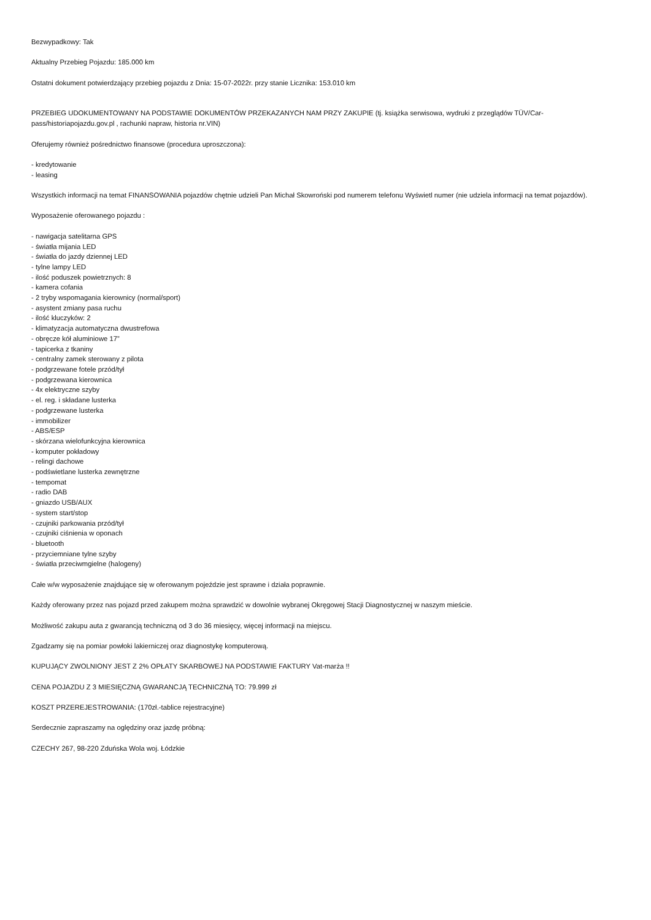Bezwypadkowy: Tak
Aktualny Przebieg Pojazdu: 185.000 km
Ostatni dokument potwierdzający przebieg pojazdu z Dnia: 15-07-2022r. przy stanie Licznika: 153.010 km
PRZEBIEG UDOKUMENTOWANY NA PODSTAWIE DOKUMENTÓW PRZEKAZANYCH NAM PRZY ZAKUPIE (tj. książka serwisowa, wydruki z przeglądów TÜV/Car-pass/historiapojazdu.gov.pl , rachunki napraw, historia nr.VIN)
Oferujemy również pośrednictwo finansowe (procedura uproszczona):
- kredytowanie
- leasing
Wszystkich informacji na temat FINANSOWANIA pojazdów chętnie udzieli Pan Michał Skowroński pod numerem telefonu Wyświetl numer (nie udziela informacji na temat pojazdów).
Wyposażenie oferowanego pojazdu :
- nawigacja satelitarna GPS
- światła mijania LED
- światła do jazdy dziennej LED
- tylne lampy LED
- ilość poduszek powietrznych: 8
- kamera cofania
- 2 tryby wspomagania kierownicy (normal/sport)
- asystent zmiany pasa ruchu
- ilość kluczyków: 2
- klimatyzacja automatyczna dwustrefowa
- obręcze kół aluminiowe 17”
- tapicerka z tkaniny
- centralny zamek sterowany z pilota
- podgrzewane fotele przód/tył
- podgrzewana kierownica
- 4x elektryczne szyby
- el. reg. i składane lusterka
- podgrzewane lusterka
- immobilizer
- ABS/ESP
- skórzana wielofunkcyjna kierownica
- komputer pokładowy
- relingi dachowe
- podświetlane lusterka zewnętrzne
- tempomat
- radio DAB
- gniazdo USB/AUX
- system start/stop
- czujniki parkowania przód/tył
- czujniki ciśnienia w oponach
- bluetooth
- przyciemniane tylne szyby
- światła przeciwmgielne (halogeny)
Całe w/w wyposażenie znajdujące się w oferowanym pojeździe jest sprawne i działa poprawnie.
Każdy oferowany przez nas pojazd przed zakupem można sprawdzić w dowolnie wybranej Okręgowej Stacji Diagnostycznej w naszym mieście.
Możliwość zakupu auta z gwarancją techniczną od 3 do 36 miesięcy, więcej informacji na miejscu.
Zgadzamy się na pomiar powłoki lakierniczej oraz diagnostykę komputerową.
KUPUJĄCY ZWOLNIONY JEST Z 2% OPŁATY SKARBOWEJ NA PODSTAWIE FAKTURY Vat-marża !!
CENA POJAZDU Z 3 MIESIĘCZNĄ GWARANCJĄ TECHNICZNĄ TO: 79.999 zł
KOSZT PRZEREJESTROWANIA: (170zł.-tablice rejestracyjne)
Serdecznie zapraszamy na oględziny oraz jazdę próbną:
CZECHY 267, 98-220 Zduńska Wola woj. Łódzkie